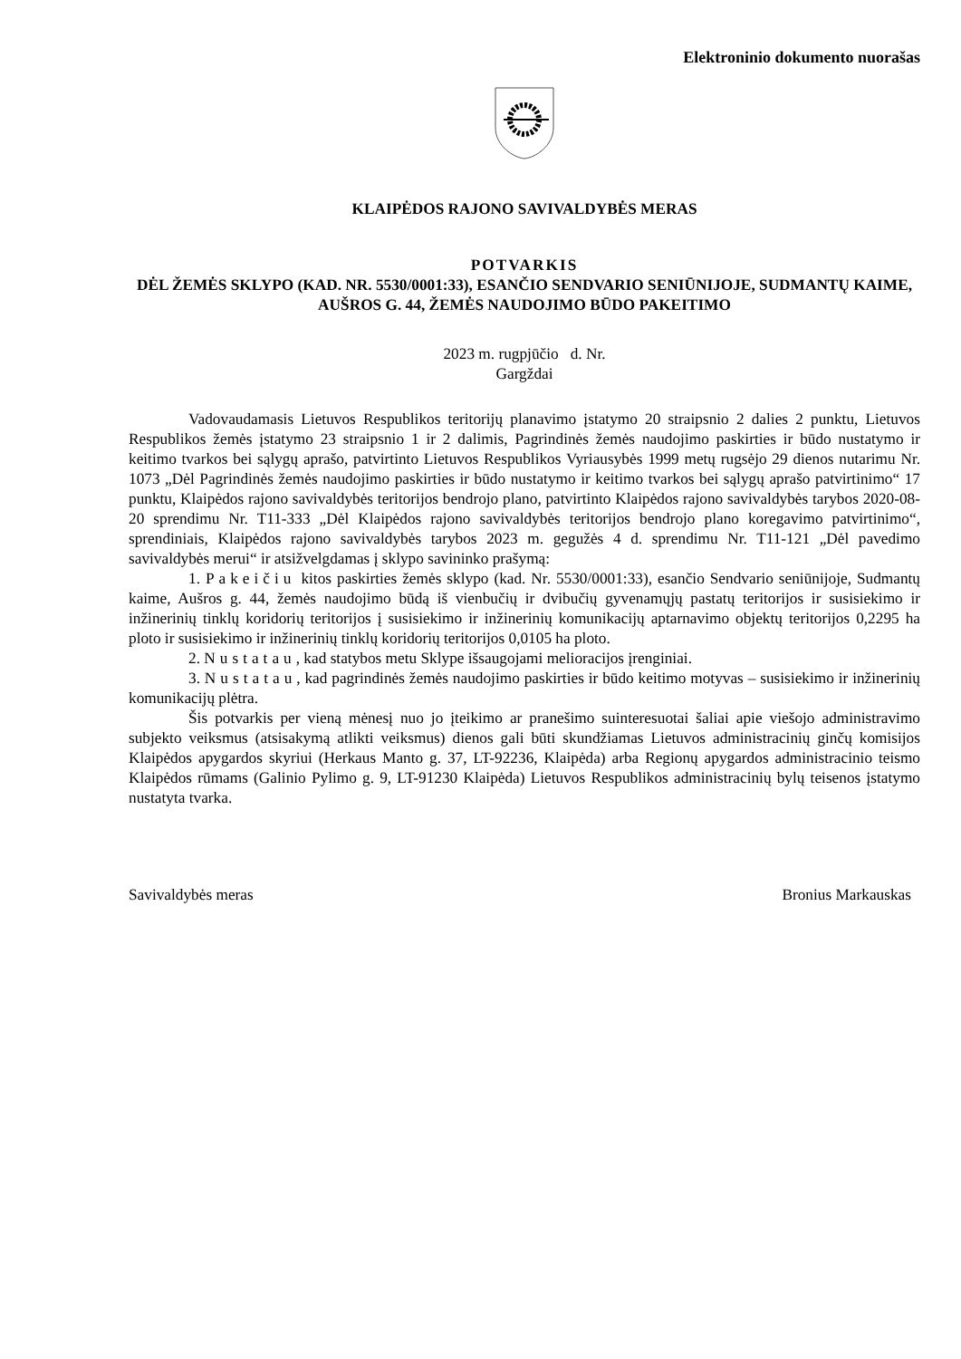Elektroninio dokumento nuorašas
KLAIPĖDOS RAJONO SAVIVALDYBĖS MERAS
POTVARKIS
DĖL ŽEMĖS SKLYPO (KAD. NR. 5530/0001:33), ESANČIO SENDVARIO SENIŪNIJOJE, SUDMANTŲ KAIME, AUŠROS G. 44, ŽEMĖS NAUDOJIMO BŪDO PAKEITIMO
2023 m. rugpjūčio d. Nr.
Gargždai
Vadovaudamasis Lietuvos Respublikos teritorijų planavimo įstatymo 20 straipsnio 2 dalies 2 punktu, Lietuvos Respublikos žemės įstatymo 23 straipsnio 1 ir 2 dalimis, Pagrindinės žemės naudojimo paskirties ir būdo nustatymo ir keitimo tvarkos bei sąlygų aprašo, patvirtinto Lietuvos Respublikos Vyriausybės 1999 metų rugsėjo 29 dienos nutarimu Nr. 1073 „Dėl Pagrindinės žemės naudojimo paskirties ir būdo nustatymo ir keitimo tvarkos bei sąlygų aprašo patvirtinimo“ 17 punktu, Klaipėdos rajono savivaldybės teritorijos bendrojo plano, patvirtinto Klaipėdos rajono savivaldybės tarybos 2020-08-20 sprendimu Nr. T11-333 „Dėl Klaipėdos rajono savivaldybės teritorijos bendrojo plano koregavimo patvirtinimo“, sprendiniais, Klaipėdos rajono savivaldybės tarybos 2023 m. gegužės 4 d. sprendimu Nr. T11-121 „Dėl pavedimo savivaldybės merui“ ir atsižvelgdamas į sklypo savininko prašymą:
1. Pakeičiu kitos paskirties žemės sklypo (kad. Nr. 5530/0001:33), esančio Sendvario seniūnijoje, Sudmantų kaime, Aušros g. 44, žemės naudojimo būdą iš vienbučių ir dvibučių gyvenamųjų pastatų teritorijos ir susisiekimo ir inžinerinių tinklų koridorių teritorijos į susisiekimo ir inžinerinių komunikacijų aptarnavimo objektų teritorijos 0,2295 ha ploto ir susisiekimo ir inžinerinių tinklų koridorių teritorijos 0,0105 ha ploto.
2. Nustatau, kad statybos metu Sklype išsaugojami melioracijos įrenginiai.
3. Nustatau, kad pagrindinės žemės naudojimo paskirties ir būdo keitimo motyvas – susisiekimo ir inžinerinių komunikacijų plėtra.
Šis potvarkis per vieną mėnesį nuo jo įteikimo ar pranešimo suinteresuotai šaliai apie viešojo administravimo subjekto veiksmus (atsisakymą atlikti veiksmus) dienos gali būti skundžiamas Lietuvos administracinių ginčų komisijos Klaipėdos apygardos skyriui (Herkaus Manto g. 37, LT-92236, Klaipėda) arba Regionų apygardos administracinio teismo Klaipėdos rūmams (Galinio Pylimo g. 9, LT-91230 Klaipėda) Lietuvos Respublikos administracinių bylų teisenos įstatymo nustatyta tvarka.
Savivaldybės meras Bronius Markauskas